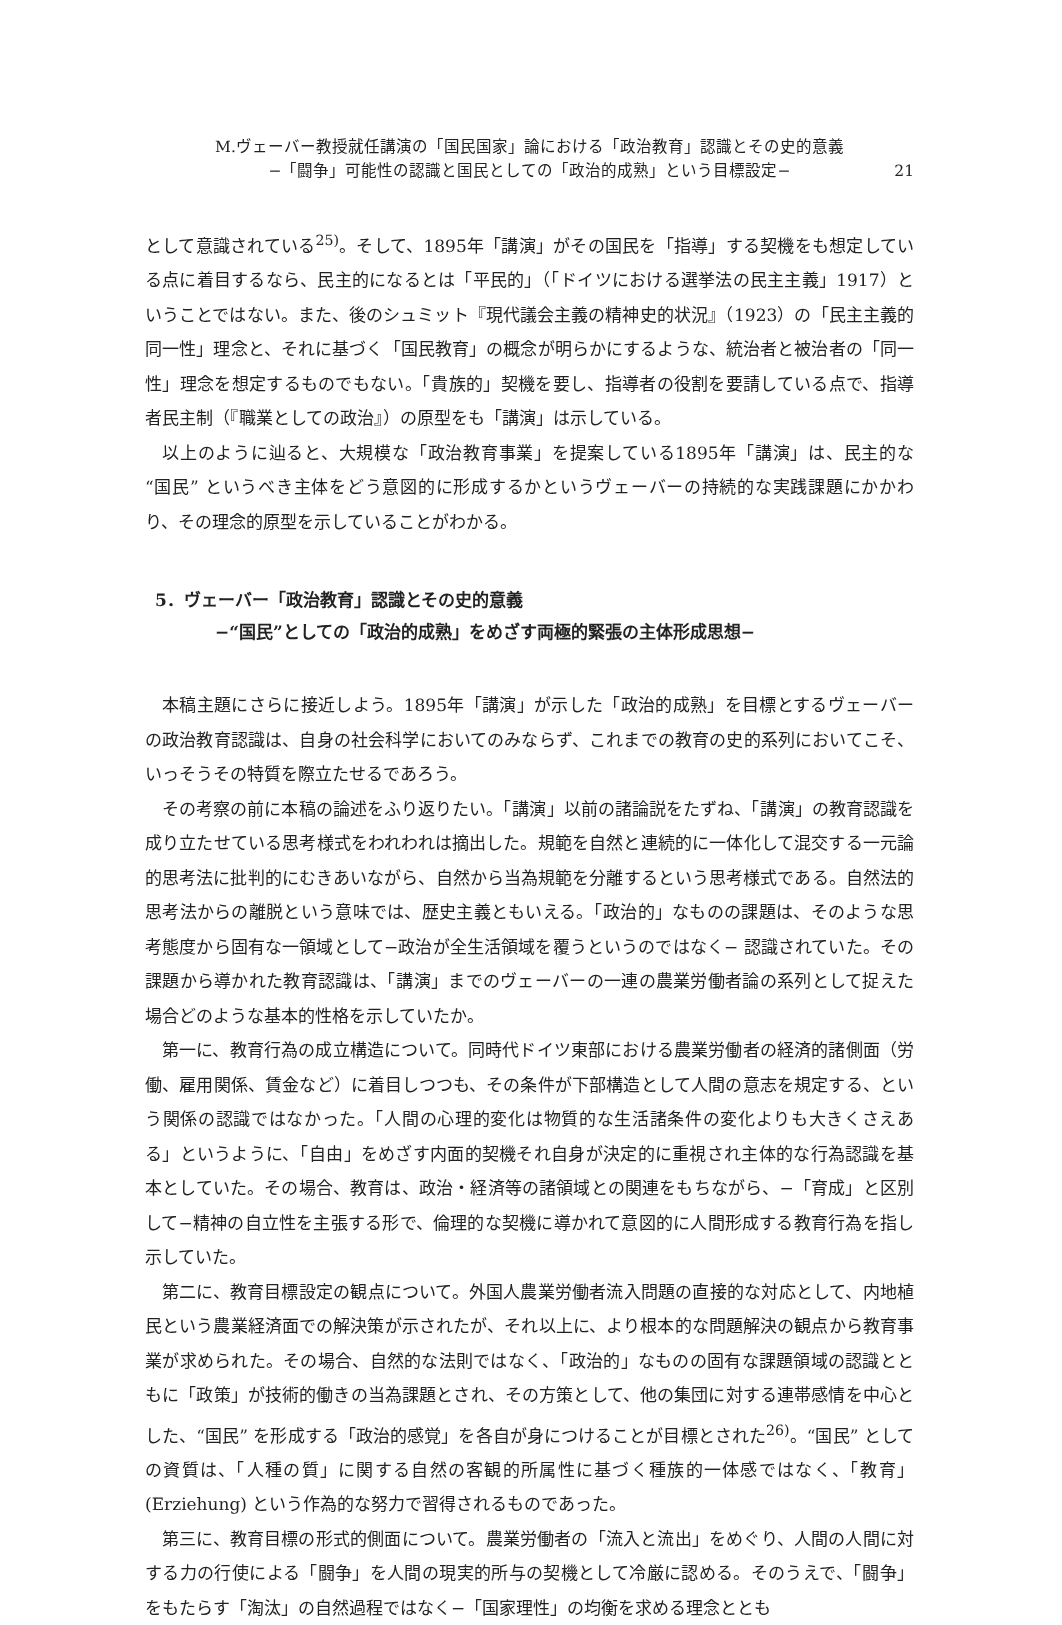M.ヴェーバー教授就任講演の「国民国家」論における「政治教育」認識とその史的意義
−「闘争」可能性の認識と国民としての「政治的成熟」という目標設定−
21
として意識されている<sup>25)</sup>。そして、1895年「講演」がその国民を「指導」する契機をも想定している点に着目するなら、民主的になるとは「平民的」（「ドイツにおける選挙法の民主主義」1917）ということではない。また、後のシュミット『現代議会主義の精神史的状況』（1923）の「民主主義的同一性」理念と、それに基づく「国民教育」の概念が明らかにするような、統治者と被治者の「同一性」理念を想定するものでもない。「貴族的」契機を要し、指導者の役割を要請している点で、指導者民主制（『職業としての政治』）の原型をも「講演」は示している。
以上のように辿ると、大規模な「政治教育事業」を提案している1895年「講演」は、民主的な “国民” というべき主体をどう意図的に形成するかというヴェーバーの持続的な実践課題にかかわり、その理念的原型を示していることがわかる。
5．ヴェーバー「政治教育」認識とその史的意義
−“国民”としての「政治的成熟」をめざす両極的緊張の主体形成思想−
本稿主題にさらに接近しよう。1895年「講演」が示した「政治的成熟」を目標とするヴェーバーの政治教育認識は、自身の社会科学においてのみならず、これまでの教育の史的系列においてこそ、いっそうその特質を際立たせるであろう。
その考察の前に本稿の論述をふり返りたい。「講演」以前の諸論説をたずね、「講演」の教育認識を成り立たせている思考様式をわれわれは摘出した。規範を自然と連続的に一体化して混交する一元論的思考法に批判的にむきあいながら、自然から当為規範を分離するという思考様式である。自然法的思考法からの離脱という意味では、歴史主義ともいえる。「政治的」なものの課題は、そのような思考態度から固有な一領域として−政治が全生活領域を覆うというのではなく− 認識されていた。その課題から導かれた教育認識は、「講演」までのヴェーバーの一連の農業労働者論の系列として捉えた場合どのような基本的性格を示していたか。
第一に、教育行為の成立構造について。同時代ドイツ東部における農業労働者の経済的諸側面（労働、雇用関係、賃金など）に着目しつつも、その条件が下部構造として人間の意志を規定する、という関係の認識ではなかった。「人間の心理的変化は物質的な生活諸条件の変化よりも大きくさえある」というように、「自由」をめざす内面的契機それ自身が決定的に重視され主体的な行為認識を基本としていた。その場合、教育は、政治・経済等の諸領域との関連をもちながら、−「育成」と区別して−精神の自立性を主張する形で、倫理的な契機に導かれて意図的に人間形成する教育行為を指し示していた。
第二に、教育目標設定の観点について。外国人農業労働者流入問題の直接的な対応として、内地植民という農業経済面での解決策が示されたが、それ以上に、より根本的な問題解決の観点から教育事業が求められた。その場合、自然的な法則ではなく、「政治的」なものの固有な課題領域の認識とともに「政策」が技術的働きの当為課題とされ、その方策として、他の集団に対する連帯感情を中心とした、“国民” を形成する「政治的感覚」を各自が身につけることが目標とされた<sup>26)</sup>。“国民” としての資質は、「人種の質」に関する自然の客観的所属性に基づく種族的一体感ではなく、「教育」(Erziehung) という作為的な努力で習得されるものであった。
第三に、教育目標の形式的側面について。農業労働者の「流入と流出」をめぐり、人間の人間に対する力の行使による「闘争」を人間の現実的所与の契機として冷厳に認める。そのうえで、「闘争」をもたらす「淘汰」の自然過程ではなく−「国家理性」の均衡を求める理念ととも